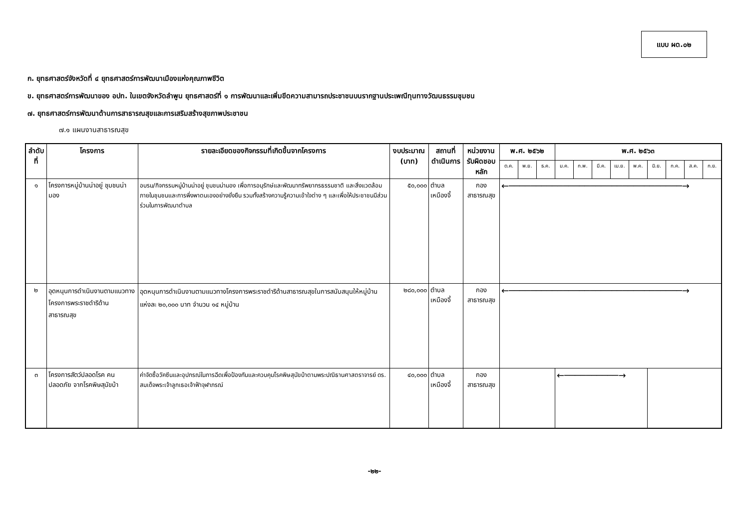แบบ ผด.๐๒
ก. ยุทธศาสตร์จังหวัดที่ ๔ ยุทธศาสตร์การพัฒนาเมืองแห่งคุณภาพชีวิต
ข. ยุทธศาสตร์การพัฒนาของ อปท. ในเขตจังหวัดลำพูน ยุทธศาสตร์ที่ ๑ การพัฒนาและเพิ่มขีดความสามารถประชาชนบนรากฐานประเพณีทุนทางวัฒนธรรมชุมชน
๗. ยุทธศาสตร์การพัฒนาด้านการสาธารณสุขและการเสริมสร้างสุขภาพประชาชน
๗.๑ แผนงานสาธารณสุข
| ลำดับที่ | โครงการ | รายละเอียดของกิจกรรมที่เกิดขึ้นจากโครงการ | งบประมาณ (บาท) | สถานที่ดำเนินการ | หน่วยงาน รับผิดชอบหลัก | พ.ศ. ๒๕๖๒ | | | พ.ศ. ๒๕๖๓ | | | | | | | | |
| --- | --- | --- | --- | --- | --- | --- | --- | --- | --- | --- | --- | --- | --- | --- | --- | --- | --- |
| | | | | | | ต.ค. | พ.ย. | ธ.ค. | ม.ค. | ก.พ. | มี.ค. | เม.ย. | พ.ค. | มิ.ย. | ก.ค. | ส.ค. | ก.ย. |
| ๑ | โครงการหมู่บ้านน่าอยู่ ชุมชนน่ามอง | อบรม/กิจกรรมหมู่บ้านน่าอยู่ ชุมชนน่ามอง เพื่อการอนุรักษ์และพัฒนาทรัพยากรธรรมชาติ และสิ่งแวดล้อมภายในชุมชนและการพึ่งพาตนเองอย่างยั่งยืน รวมทั้งสร้างความรู้ความเข้าใจต่าง ๆ และเพื่อให้ประชาชนมีส่วนร่วมในการพัฒนาตำบล | ๕๐,๐๐๐ | ตำบลเหมืองจี้ | กองสาธารณสุข | ←────────────────────────────────→ | | | | | | | | | | | |
| ๒ | อุดหนุนการดำเนินงานตามแนวทางโครงการพระราชดำริด้านสาธารณสุข | อุดหนุนการดำเนินงานตามแนวทางโครงการพระราชดำริด้านสาธารณสุขในการสนับสนุนให้หมู่บ้านแห่งละ ๒๐,๐๐๐ บาท จำนวน ๑๔ หมู่บ้าน | ๒๘๐,๐๐๐ | ตำบลเหมืองจี้ | กองสาธารณสุข | ←────────────────────────────────→ | | | | | | | | | | | |
| ๓ | โครงการสัตว์ปลอดโรค คนปลอดภัย จากโรคพิษสุนัขบ้า | ค่าจัดซื้อวัคซีนและอุปกรณ์ในการฉีดเพื่อป้องกันและควบคุมโรคพิษสุนัขบ้าตามพระปณิธานศาสตราจารย์ ดร. สมเด็จพระเจ้าลูกเธอเจ้าฟ้าจุฬาภรณ์ | ๔๐,๐๐๐ | ตำบลเหมืองจี้ | กองสาธารณสุข | | | | ←──────────→ | | | | | | | | |
-๒๒-